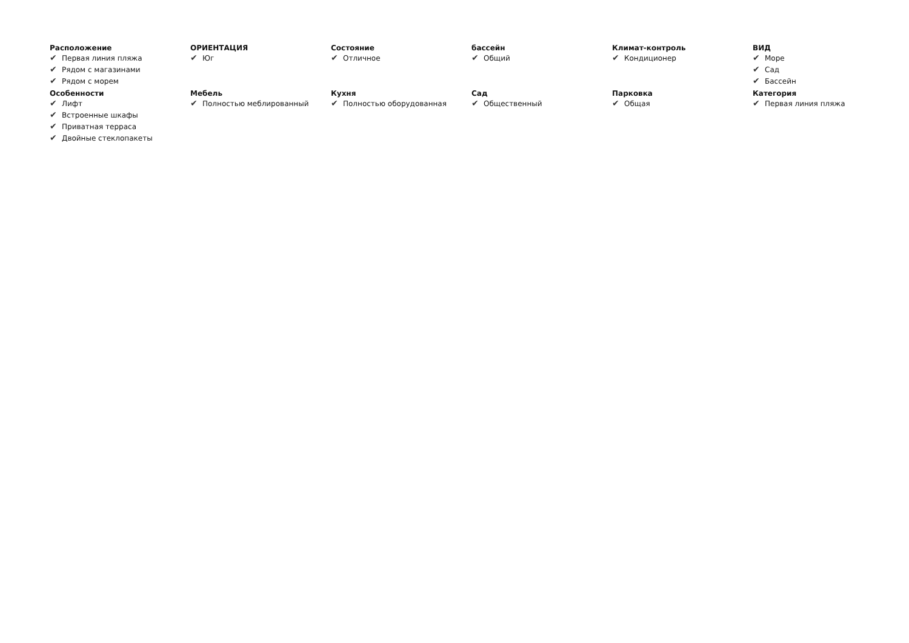Расположение
✔ Первая линия пляжа
✔ Рядом с магазинами
✔ Рядом с морем
ОРИЕНТАЦИЯ
✔ Юг
Состояние
✔ Отличное
бассейн
✔ Общий
Климат-контроль
✔ Кондиционер
ВИД
✔ Море
✔ Сад
✔ Бассейн
Особенности
✔ Лифт
✔ Встроенные шкафы
✔ Приватная терраса
✔ Двойные стеклопакеты
Мебель
✔ Полностью меблированный
Кухня
✔ Полностью оборудованная
Сад
✔ Общественный
Парковка
✔ Общая
Категория
✔ Первая линия пляжа